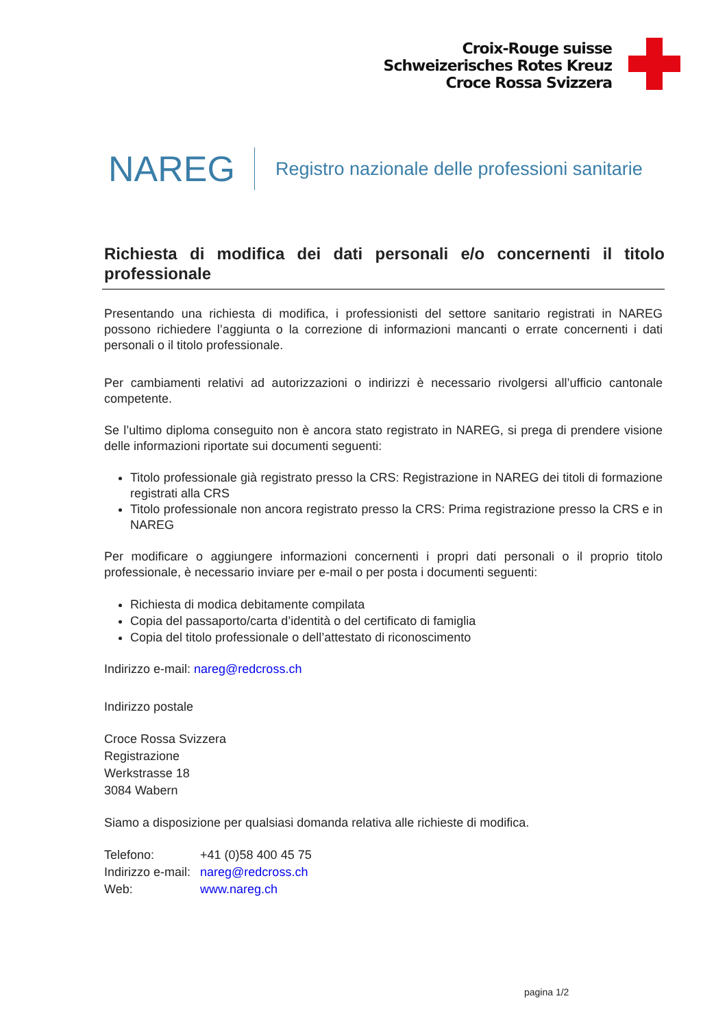Croix-Rouge suisse
Schweizerisches Rotes Kreuz
Croce Rossa Svizzera
NAREG
Registro nazionale delle professioni sanitarie
Richiesta di modifica dei dati personali e/o concernenti il titolo professionale
Presentando una richiesta di modifica, i professionisti del settore sanitario registrati in NAREG possono richiedere l’aggiunta o la correzione di informazioni mancanti o errate concernenti i dati personali o il titolo professionale.
Per cambiamenti relativi ad autorizzazioni o indirizzi è necessario rivolgersi all’ufficio cantonale competente.
Se l’ultimo diploma conseguito non è ancora stato registrato in NAREG, si prega di prendere visione delle informazioni riportate sui documenti seguenti:
Titolo professionale già registrato presso la CRS: Registrazione in NAREG dei titoli di formazione registrati alla CRS
Titolo professionale non ancora registrato presso la CRS: Prima registrazione presso la CRS e in NAREG
Per modificare o aggiungere informazioni concernenti i propri dati personali o il proprio titolo professionale, è necessario inviare per e-mail o per posta i documenti seguenti:
Richiesta di modica debitamente compilata
Copia del passaporto/carta d’identità o del certificato di famiglia
Copia del titolo professionale o dell’attestato di riconoscimento
Indirizzo e-mail: nareg@redcross.ch
Indirizzo postale
Croce Rossa Svizzera
Registrazione
Werkstrasse 18
3084 Wabern
Siamo a disposizione per qualsiasi domanda relativa alle richieste di modifica.
| Telefono: | +41 (0)58 400 45 75 |
| Indirizzo e-mail: | nareg@redcross.ch |
| Web: | www.nareg.ch |
pagina 1/2